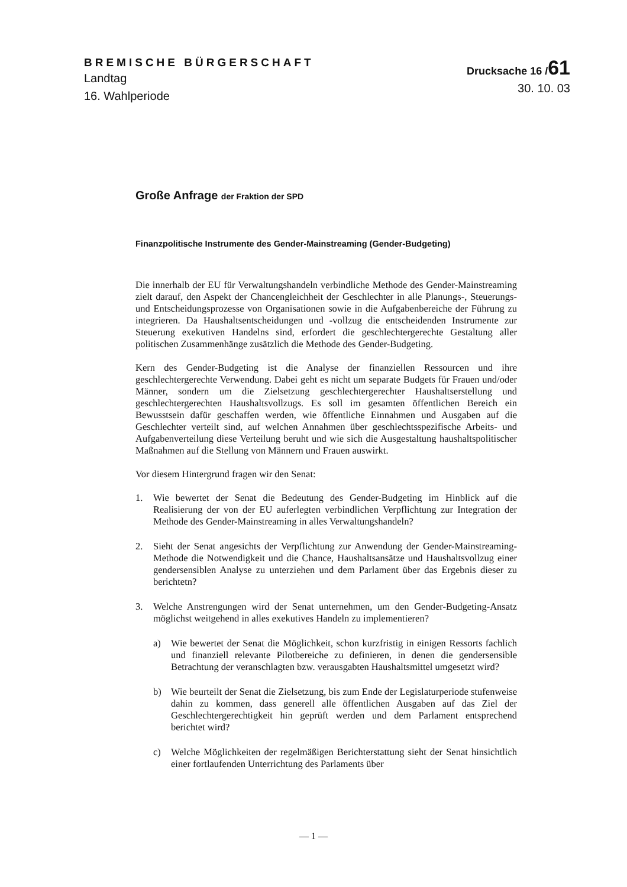BREMISCHE BÜRGERSCHAFT
Landtag
16. Wahlperiode
Drucksache 16 /61
30. 10. 03
Große Anfrage der Fraktion der SPD
Finanzpolitische Instrumente des Gender-Mainstreaming (Gender-Budgeting)
Die innerhalb der EU für Verwaltungshandeln verbindliche Methode des Gender-Mainstreaming zielt darauf, den Aspekt der Chancengleichheit der Geschlechter in alle Planungs-, Steuerungs- und Entscheidungsprozesse von Organisationen sowie in die Aufgabenbereiche der Führung zu integrieren. Da Haushaltsentscheidungen und -vollzug die entscheidenden Instrumente zur Steuerung exekutiven Handelns sind, erfordert die geschlechtergerechte Gestaltung aller politischen Zusammenhänge zusätzlich die Methode des Gender-Budgeting.
Kern des Gender-Budgeting ist die Analyse der finanziellen Ressourcen und ihre geschlechtergerechte Verwendung. Dabei geht es nicht um separate Budgets für Frauen und/oder Männer, sondern um die Zielsetzung geschlechtergerechter Haushaltserstellung und geschlechtergerechten Haushaltsvollzugs. Es soll im gesamten öffentlichen Bereich ein Bewusstsein dafür geschaffen werden, wie öffentliche Einnahmen und Ausgaben auf die Geschlechter verteilt sind, auf welchen Annahmen über geschlechtsspezifische Arbeits- und Aufgabenverteilung diese Verteilung beruht und wie sich die Ausgestaltung haushaltspolitischer Maßnahmen auf die Stellung von Männern und Frauen auswirkt.
Vor diesem Hintergrund fragen wir den Senat:
1. Wie bewertet der Senat die Bedeutung des Gender-Budgeting im Hinblick auf die Realisierung der von der EU auferlegten verbindlichen Verpflichtung zur Integration der Methode des Gender-Mainstreaming in alles Verwaltungshandeln?
2. Sieht der Senat angesichts der Verpflichtung zur Anwendung der Gender-Mainstreaming-Methode die Notwendigkeit und die Chance, Haushaltsansätze und Haushaltsvollzug einer gendersensiblen Analyse zu unterziehen und dem Parlament über das Ergebnis dieser zu berichtetn?
3. Welche Anstrengungen wird der Senat unternehmen, um den Gender-Budgeting-Ansatz möglichst weitgehend in alles exekutives Handeln zu implementieren?
a) Wie bewertet der Senat die Möglichkeit, schon kurzfristig in einigen Ressorts fachlich und finanziell relevante Pilotbereiche zu definieren, in denen die gendersensible Betrachtung der veranschlagten bzw. verausgabten Haushaltsmittel umgesetzt wird?
b) Wie beurteilt der Senat die Zielsetzung, bis zum Ende der Legislaturperiode stufenweise dahin zu kommen, dass generell alle öffentlichen Ausgaben auf das Ziel der Geschlechtergerechtigkeit hin geprüft werden und dem Parlament entsprechend berichtet wird?
c) Welche Möglichkeiten der regelmäßigen Berichterstattung sieht der Senat hinsichtlich einer fortlaufenden Unterrichtung des Parlaments über
— 1 —